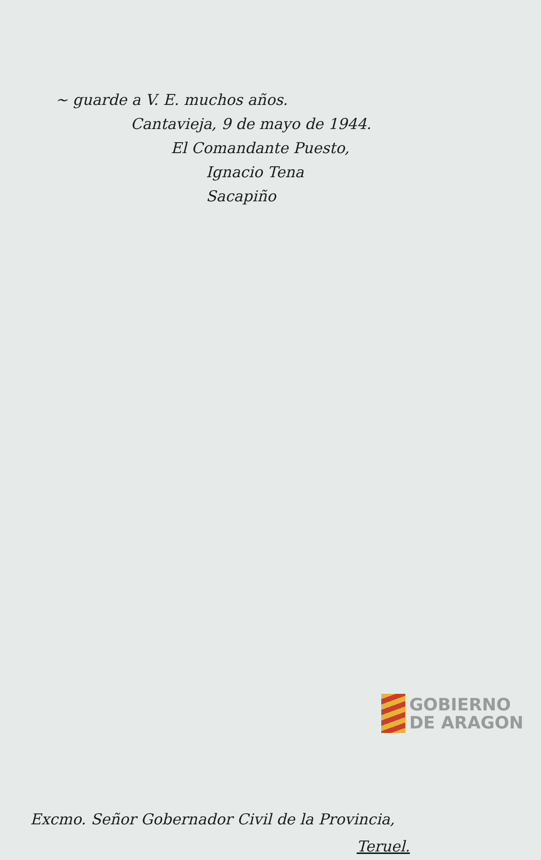~ guarde a V. E. muchos años.
Cantavieja, 9 de mayo de 1944.
El Comandante Puesto,
Ignacio Tena
Sacapiño
Excmo. Señor Gobernador Civil de la Provincia,
Teruel.
GOBIERNO
DE ARAGON